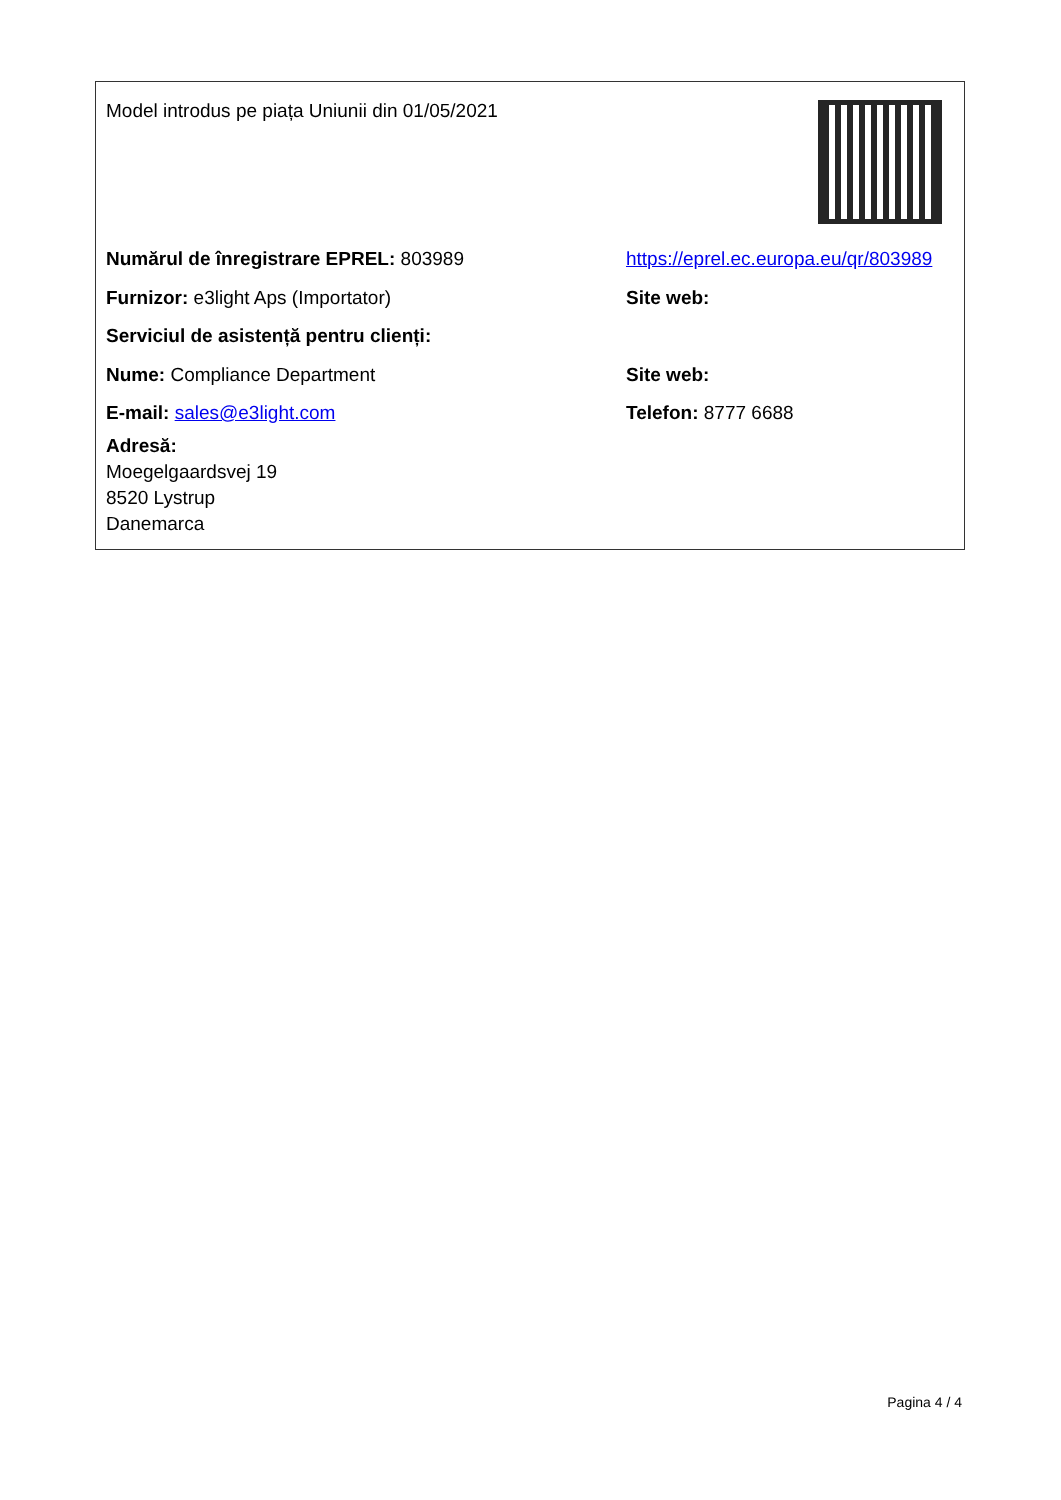Model introdus pe piața Uniunii din 01/05/2021
Numărul de înregistrare EPREL: 803989
https://eprel.ec.europa.eu/qr/803989
Furnizor: e3light Aps (Importator) Site web:
Serviciul de asistență pentru clienți:
Nume: Compliance Department Site web:
E-mail: sales@e3light.com Telefon: 8777 6688
Adresă:
Moegelgaardsvej 19
8520 Lystrup
Danemarca
Pagina 4 / 4